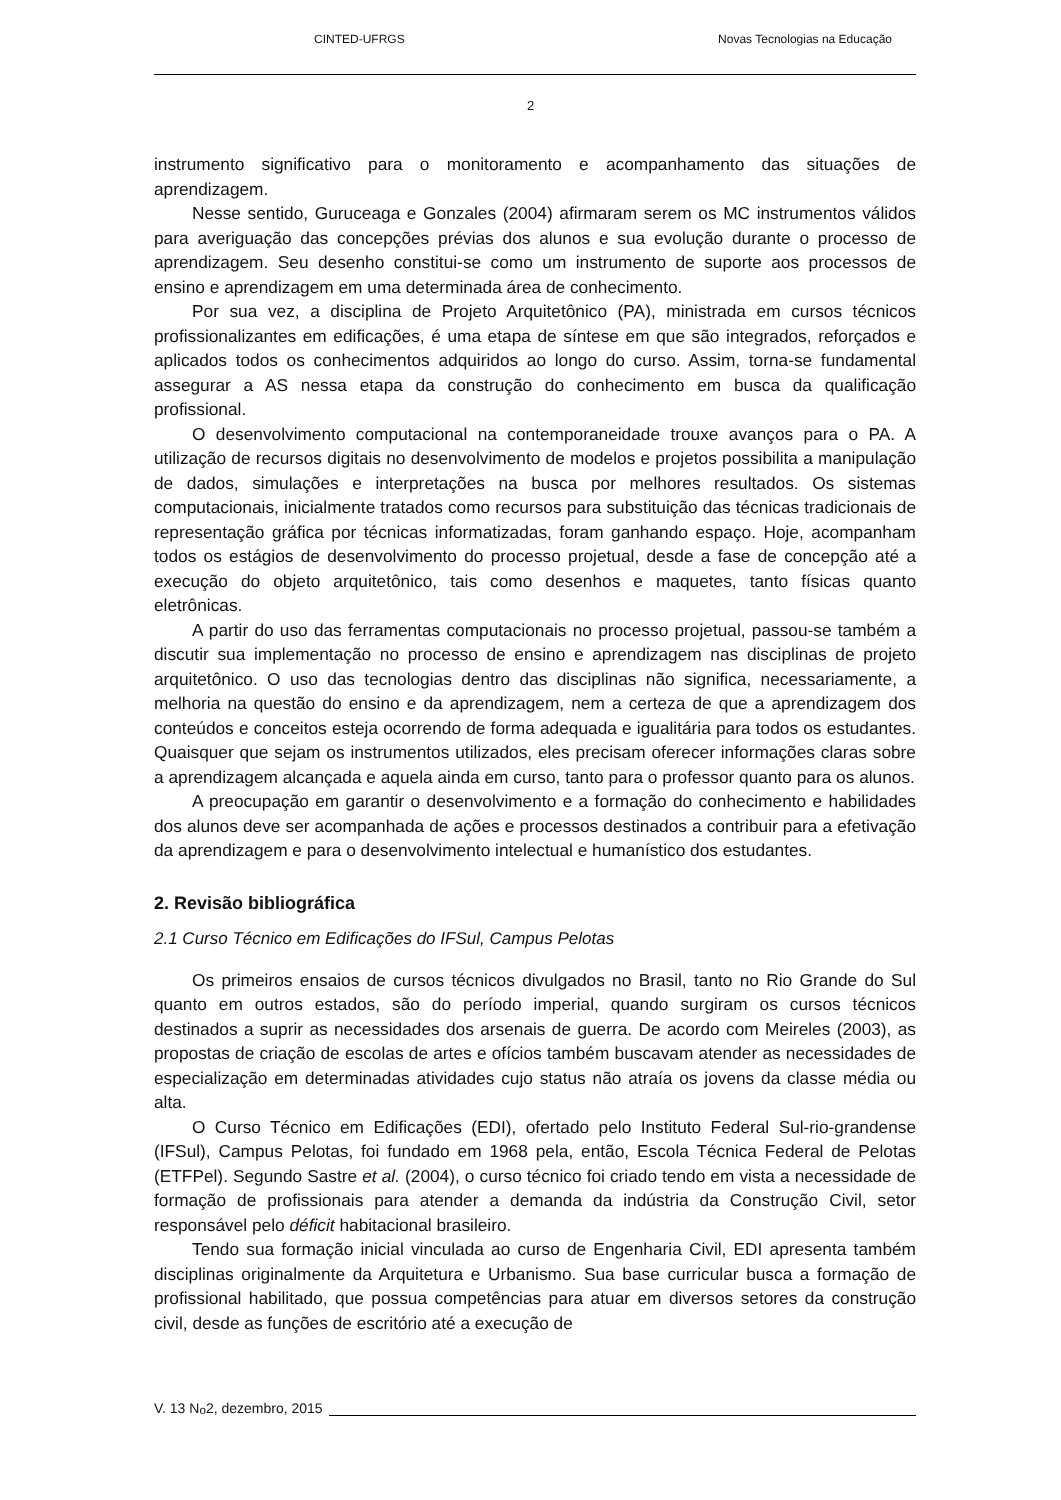CINTED-UFRGS Novas Tecnologias na Educação
2
instrumento significativo para o monitoramento e acompanhamento das situações de aprendizagem.
Nesse sentido, Guruceaga e Gonzales (2004) afirmaram serem os MC instrumentos válidos para averiguação das concepções prévias dos alunos e sua evolução durante o processo de aprendizagem. Seu desenho constitui-se como um instrumento de suporte aos processos de ensino e aprendizagem em uma determinada área de conhecimento.
Por sua vez, a disciplina de Projeto Arquitetônico (PA), ministrada em cursos técnicos profissionalizantes em edificações, é uma etapa de síntese em que são integrados, reforçados e aplicados todos os conhecimentos adquiridos ao longo do curso. Assim, torna-se fundamental assegurar a AS nessa etapa da construção do conhecimento em busca da qualificação profissional.
O desenvolvimento computacional na contemporaneidade trouxe avanços para o PA. A utilização de recursos digitais no desenvolvimento de modelos e projetos possibilita a manipulação de dados, simulações e interpretações na busca por melhores resultados. Os sistemas computacionais, inicialmente tratados como recursos para substituição das técnicas tradicionais de representação gráfica por técnicas informatizadas, foram ganhando espaço. Hoje, acompanham todos os estágios de desenvolvimento do processo projetual, desde a fase de concepção até a execução do objeto arquitetônico, tais como desenhos e maquetes, tanto físicas quanto eletrônicas.
A partir do uso das ferramentas computacionais no processo projetual, passou-se também a discutir sua implementação no processo de ensino e aprendizagem nas disciplinas de projeto arquitetônico. O uso das tecnologias dentro das disciplinas não significa, necessariamente, a melhoria na questão do ensino e da aprendizagem, nem a certeza de que a aprendizagem dos conteúdos e conceitos esteja ocorrendo de forma adequada e igualitária para todos os estudantes. Quaisquer que sejam os instrumentos utilizados, eles precisam oferecer informações claras sobre a aprendizagem alcançada e aquela ainda em curso, tanto para o professor quanto para os alunos.
A preocupação em garantir o desenvolvimento e a formação do conhecimento e habilidades dos alunos deve ser acompanhada de ações e processos destinados a contribuir para a efetivação da aprendizagem e para o desenvolvimento intelectual e humanístico dos estudantes.
2. Revisão bibliográfica
2.1 Curso Técnico em Edificações do IFSul, Campus Pelotas
Os primeiros ensaios de cursos técnicos divulgados no Brasil, tanto no Rio Grande do Sul quanto em outros estados, são do período imperial, quando surgiram os cursos técnicos destinados a suprir as necessidades dos arsenais de guerra. De acordo com Meireles (2003), as propostas de criação de escolas de artes e ofícios também buscavam atender as necessidades de especialização em determinadas atividades cujo status não atraía os jovens da classe média ou alta.
O Curso Técnico em Edificações (EDI), ofertado pelo Instituto Federal Sul-rio-grandense (IFSul), Campus Pelotas, foi fundado em 1968 pela, então, Escola Técnica Federal de Pelotas (ETFPel). Segundo Sastre et al. (2004), o curso técnico foi criado tendo em vista a necessidade de formação de profissionais para atender a demanda da indústria da Construção Civil, setor responsável pelo déficit habitacional brasileiro.
Tendo sua formação inicial vinculada ao curso de Engenharia Civil, EDI apresenta também disciplinas originalmente da Arquitetura e Urbanismo. Sua base curricular busca a formação de profissional habilitado, que possua competências para atuar em diversos setores da construção civil, desde as funções de escritório até a execução de
V. 13 N<sup>o</sup> 2, dezembro, 2015